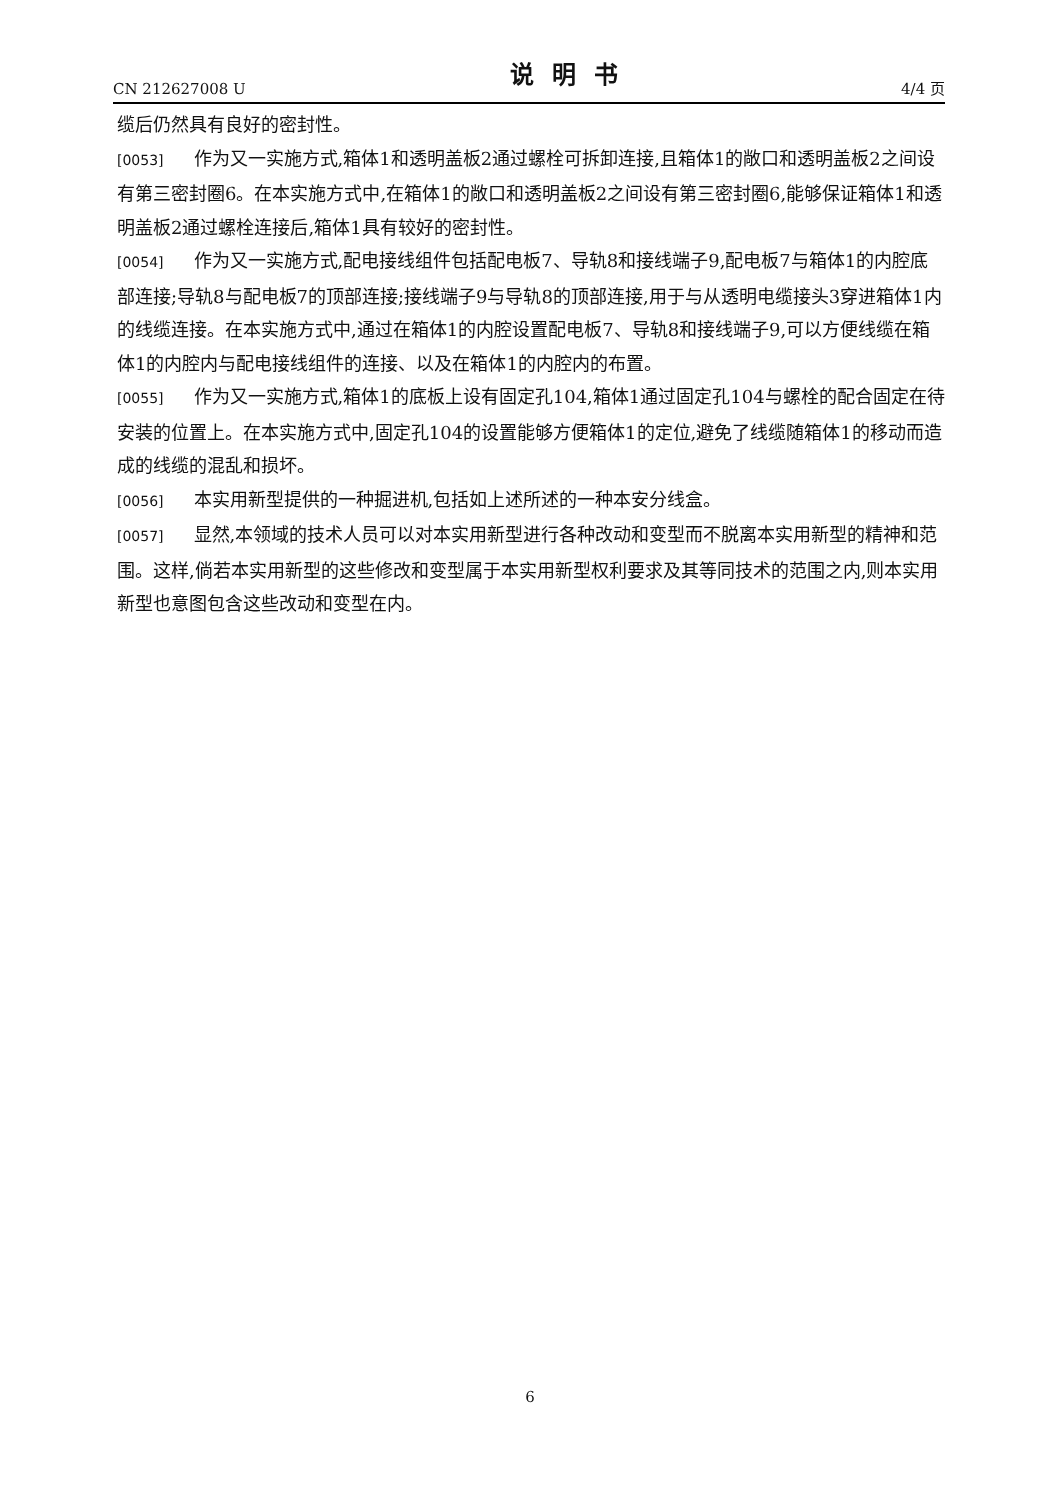CN 212627008 U 说明书 4/4 页
缆后仍然具有良好的密封性。
[0053] 作为又一实施方式,箱体1和透明盖板2通过螺栓可拆卸连接,且箱体1的敞口和透明盖板2之间设有第三密封圈6。在本实施方式中,在箱体1的敞口和透明盖板2之间设有第三密封圈6,能够保证箱体1和透明盖板2通过螺栓连接后,箱体1具有较好的密封性。
[0054] 作为又一实施方式,配电接线组件包括配电板7、导轨8和接线端子9,配电板7与箱体1的内腔底部连接;导轨8与配电板7的顶部连接;接线端子9与导轨8的顶部连接,用于与从透明电缆接头3穿进箱体1内的线缆连接。在本实施方式中,通过在箱体1的内腔设置配电板7、导轨8和接线端子9,可以方便线缆在箱体1的内腔内与配电接线组件的连接、以及在箱体1的内腔内的布置。
[0055] 作为又一实施方式,箱体1的底板上设有固定孔104,箱体1通过固定孔104与螺栓的配合固定在待安装的位置上。在本实施方式中,固定孔104的设置能够方便箱体1的定位,避免了线缆随箱体1的移动而造成的线缆的混乱和损坏。
[0056] 本实用新型提供的一种掘进机,包括如上述所述的一种本安分线盒。
[0057] 显然,本领域的技术人员可以对本实用新型进行各种改动和变型而不脱离本实用新型的精神和范围。这样,倘若本实用新型的这些修改和变型属于本实用新型权利要求及其等同技术的范围之内,则本实用新型也意图包含这些改动和变型在内。
6